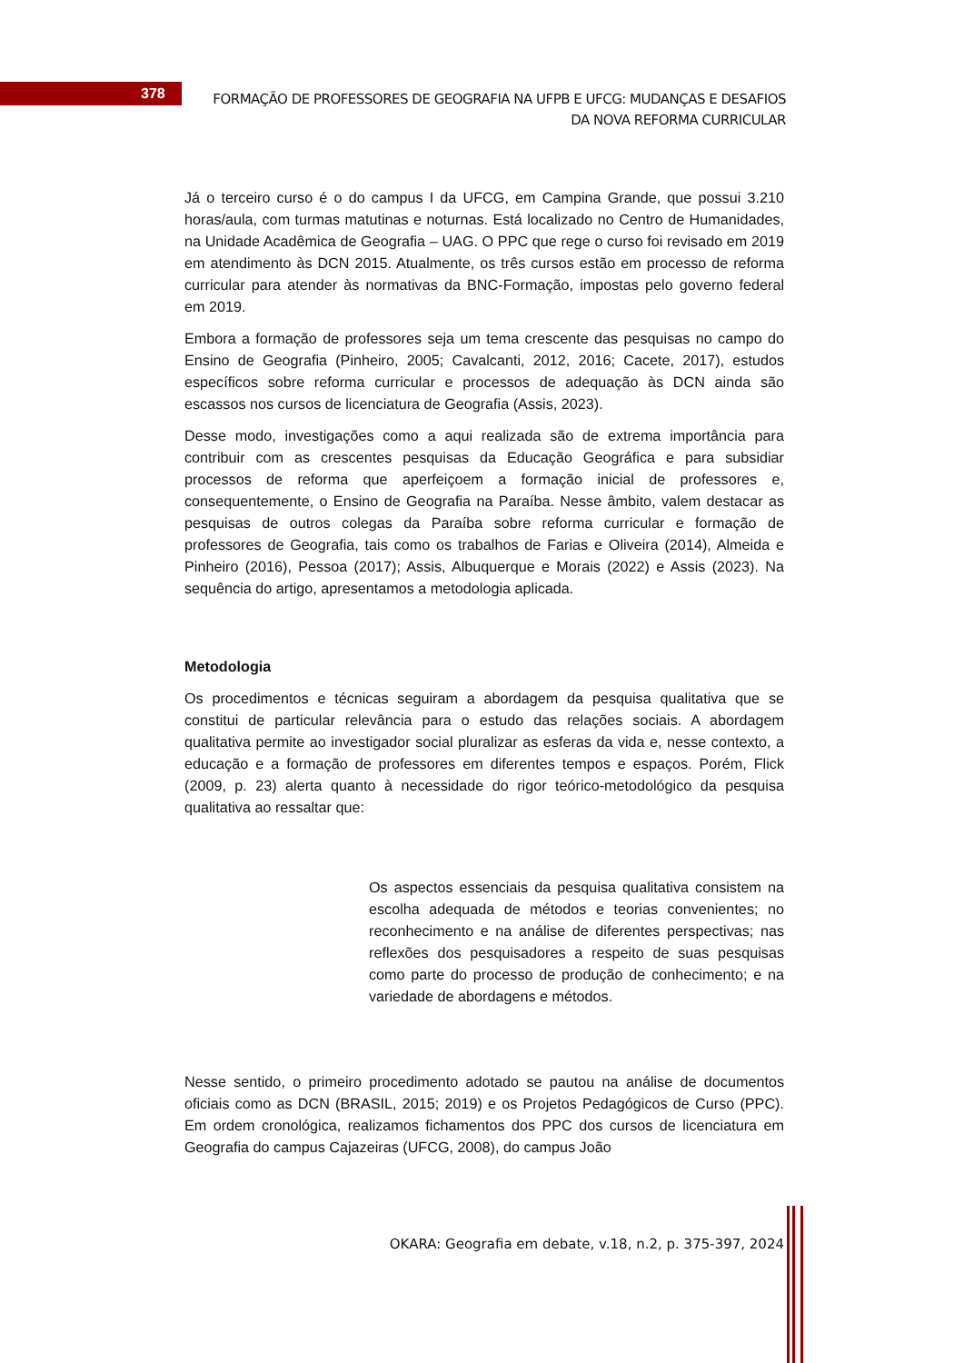378
FORMAÇÃO DE PROFESSORES DE GEOGRAFIA NA UFPB E UFCG: MUDANÇAS E DESAFIOS DA NOVA REFORMA CURRICULAR
Já o terceiro curso é o do campus I da UFCG, em Campina Grande, que possui 3.210 horas/aula, com turmas matutinas e noturnas. Está localizado no Centro de Humanidades, na Unidade Acadêmica de Geografia – UAG. O PPC que rege o curso foi revisado em 2019 em atendimento às DCN 2015. Atualmente, os três cursos estão em processo de reforma curricular para atender às normativas da BNC-Formação, impostas pelo governo federal em 2019.
Embora a formação de professores seja um tema crescente das pesquisas no campo do Ensino de Geografia (Pinheiro, 2005; Cavalcanti, 2012, 2016; Cacete, 2017), estudos específicos sobre reforma curricular e processos de adequação às DCN ainda são escassos nos cursos de licenciatura de Geografia (Assis, 2023).
Desse modo, investigações como a aqui realizada são de extrema importância para contribuir com as crescentes pesquisas da Educação Geográfica e para subsidiar processos de reforma que aperfeiçoem a formação inicial de professores e, consequentemente, o Ensino de Geografia na Paraíba. Nesse âmbito, valem destacar as pesquisas de outros colegas da Paraíba sobre reforma curricular e formação de professores de Geografia, tais como os trabalhos de Farias e Oliveira (2014), Almeida e Pinheiro (2016), Pessoa (2017); Assis, Albuquerque e Morais (2022) e Assis (2023). Na sequência do artigo, apresentamos a metodologia aplicada.
Metodologia
Os procedimentos e técnicas seguiram a abordagem da pesquisa qualitativa que se constitui de particular relevância para o estudo das relações sociais. A abordagem qualitativa permite ao investigador social pluralizar as esferas da vida e, nesse contexto, a educação e a formação de professores em diferentes tempos e espaços. Porém, Flick (2009, p. 23) alerta quanto à necessidade do rigor teórico-metodológico da pesquisa qualitativa ao ressaltar que:
Os aspectos essenciais da pesquisa qualitativa consistem na escolha adequada de métodos e teorias convenientes; no reconhecimento e na análise de diferentes perspectivas; nas reflexões dos pesquisadores a respeito de suas pesquisas como parte do processo de produção de conhecimento; e na variedade de abordagens e métodos.
Nesse sentido, o primeiro procedimento adotado se pautou na análise de documentos oficiais como as DCN (BRASIL, 2015; 2019) e os Projetos Pedagógicos de Curso (PPC). Em ordem cronológica, realizamos fichamentos dos PPC dos cursos de licenciatura em Geografia do campus Cajazeiras (UFCG, 2008), do campus João
OKARA: Geografia em debate, v.18, n.2, p. 375-397, 2024